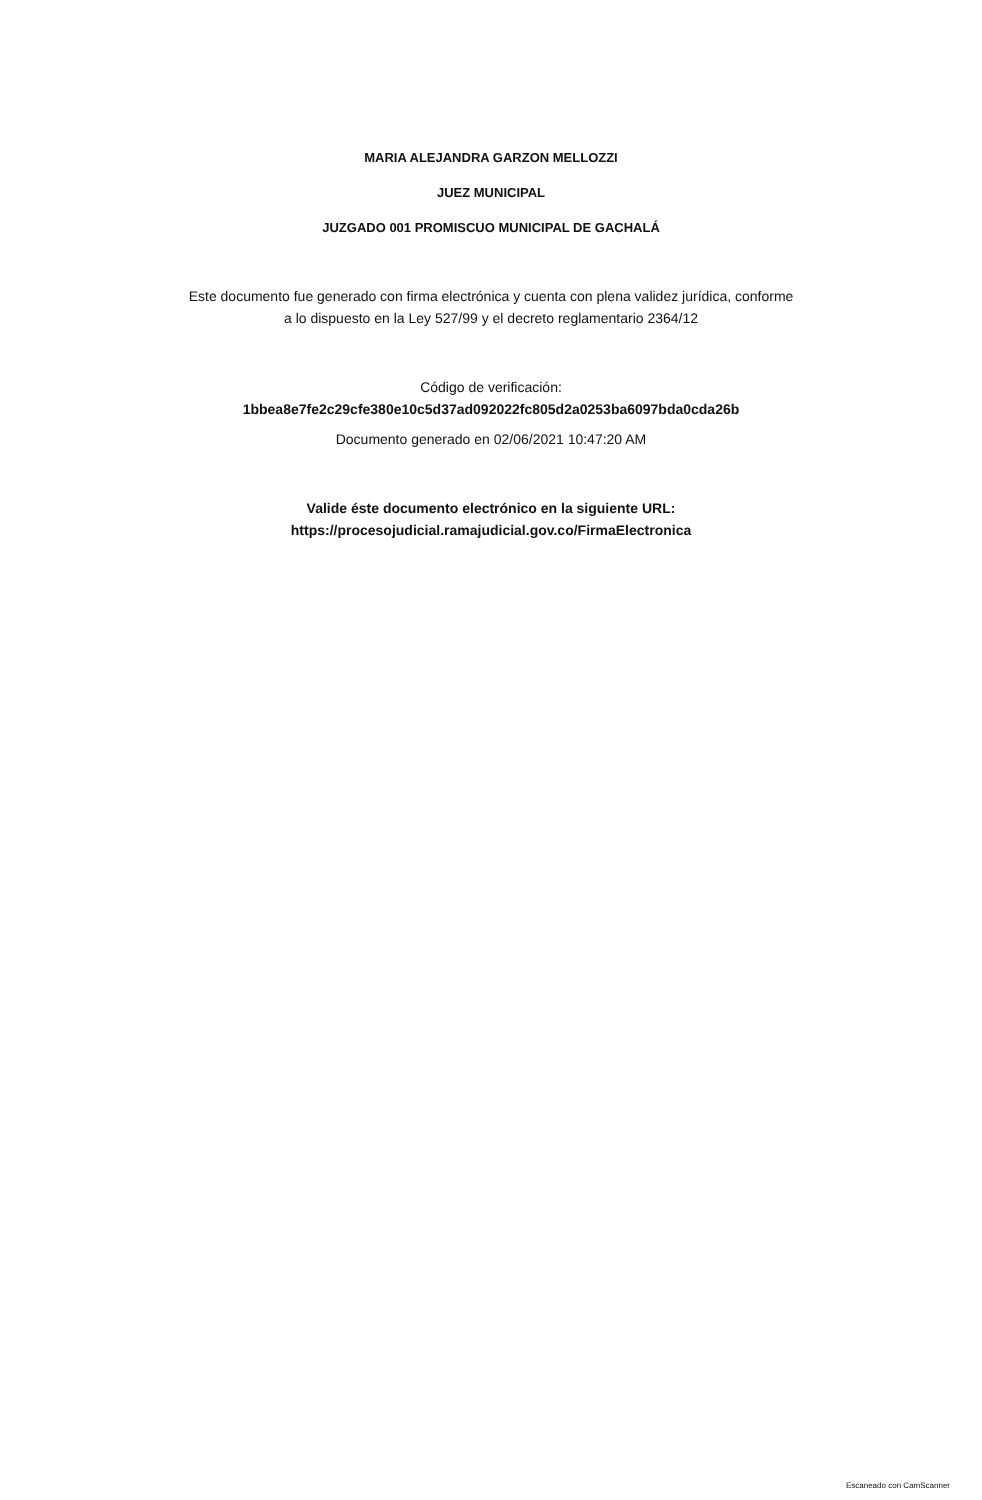MARIA ALEJANDRA GARZON MELLOZZI
JUEZ MUNICIPAL
JUZGADO 001 PROMISCUO MUNICIPAL DE GACHALÁ
Este documento fue generado con firma electrónica y cuenta con plena validez jurídica, conforme
a lo dispuesto en la Ley 527/99 y el decreto reglamentario 2364/12
Código de verificación:
1bbea8e7fe2c29cfe380e10c5d37ad092022fc805d2a0253ba6097bda0cda26b
Documento generado en 02/06/2021 10:47:20 AM
Valide éste documento electrónico en la siguiente URL:
https://procesojudicial.ramajudicial.gov.co/FirmaElectronica
Escaneado con CamScanner